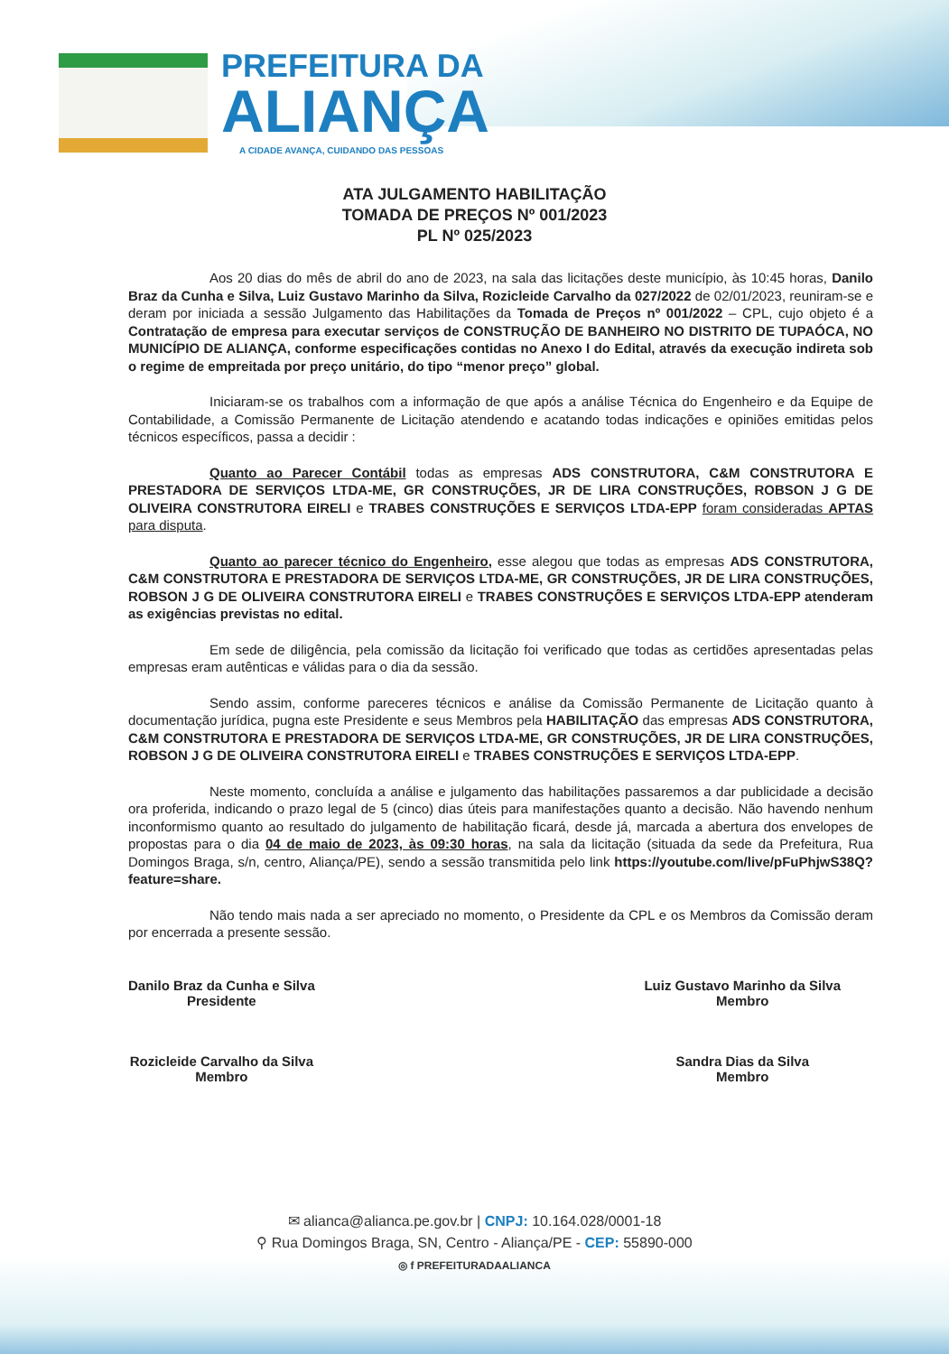PREFEITURA DA
ALIANÇA
A CIDADE AVANÇA, CUIDANDO DAS PESSOAS
ATA JULGAMENTO HABILITAÇÃO
TOMADA DE PREÇOS Nº 001/2023
PL Nº 025/2023
Aos 20 dias do mês de abril do ano de 2023, na sala das licitações deste município, às 10:45 horas, Danilo Braz da Cunha e Silva, Luiz Gustavo Marinho da Silva, Rozicleide Carvalho da 027/2022 de 02/01/2023, reuniram-se e deram por iniciada a sessão Julgamento das Habilitações da Tomada de Preços nº 001/2022 – CPL, cujo objeto é a Contratação de empresa para executar serviços de CONSTRUÇÃO DE BANHEIRO NO DISTRITO DE TUPAÓCA, NO MUNICÍPIO DE ALIANÇA, conforme especificações contidas no Anexo I do Edital, através da execução indireta sob o regime de empreitada por preço unitário, do tipo “menor preço” global.
Iniciaram-se os trabalhos com a informação de que após a análise Técnica do Engenheiro e da Equipe de Contabilidade, a Comissão Permanente de Licitação atendendo e acatando todas indicações e opiniões emitidas pelos técnicos específicos, passa a decidir :
Quanto ao Parecer Contábil todas as empresas ADS CONSTRUTORA, C&M CONSTRUTORA E PRESTADORA DE SERVIÇOS LTDA-ME, GR CONSTRUÇÕES, JR DE LIRA CONSTRUÇÕES, ROBSON J G DE OLIVEIRA CONSTRUTORA EIRELI e TRABES CONSTRUÇÕES E SERVIÇOS LTDA-EPP foram consideradas APTAS para disputa.
Quanto ao parecer técnico do Engenheiro, esse alegou que todas as empresas ADS CONSTRUTORA, C&M CONSTRUTORA E PRESTADORA DE SERVIÇOS LTDA-ME, GR CONSTRUÇÕES, JR DE LIRA CONSTRUÇÕES, ROBSON J G DE OLIVEIRA CONSTRUTORA EIRELI e TRABES CONSTRUÇÕES E SERVIÇOS LTDA-EPP atenderam as exigências previstas no edital.
Em sede de diligência, pela comissão da licitação foi verificado que todas as certidões apresentadas pelas empresas eram autênticas e válidas para o dia da sessão.
Sendo assim, conforme pareceres técnicos e análise da Comissão Permanente de Licitação quanto à documentação jurídica, pugna este Presidente e seus Membros pela HABILITAÇÃO das empresas ADS CONSTRUTORA, C&M CONSTRUTORA E PRESTADORA DE SERVIÇOS LTDA-ME, GR CONSTRUÇÕES, JR DE LIRA CONSTRUÇÕES, ROBSON J G DE OLIVEIRA CONSTRUTORA EIRELI e TRABES CONSTRUÇÕES E SERVIÇOS LTDA-EPP.
Neste momento, concluída a análise e julgamento das habilitações passaremos a dar publicidade a decisão ora proferida, indicando o prazo legal de 5 (cinco) dias úteis para manifestações quanto a decisão. Não havendo nenhum inconformismo quanto ao resultado do julgamento de habilitação ficará, desde já, marcada a abertura dos envelopes de propostas para o dia 04 de maio de 2023, às 09:30 horas, na sala da licitação (situada da sede da Prefeitura, Rua Domingos Braga, s/n, centro, Aliança/PE), sendo a sessão transmitida pelo link https://youtube.com/live/pFuPhjwS38Q?feature=share.
Não tendo mais nada a ser apreciado no momento, o Presidente da CPL e os Membros da Comissão deram por encerrada a presente sessão.
Danilo Braz da Cunha e Silva
Presidente
Rozicleide Carvalho da Silva
Membro
Luiz Gustavo Marinho da Silva
Membro
Sandra Dias da Silva
Membro
✉ alianca@alianca.pe.gov.br | CNPJ: 10.164.028/0001-18
⚲ Rua Domingos Braga, SN, Centro - Aliança/PE - CEP: 55890-000
◎ f PREFEITURADAALIANCA